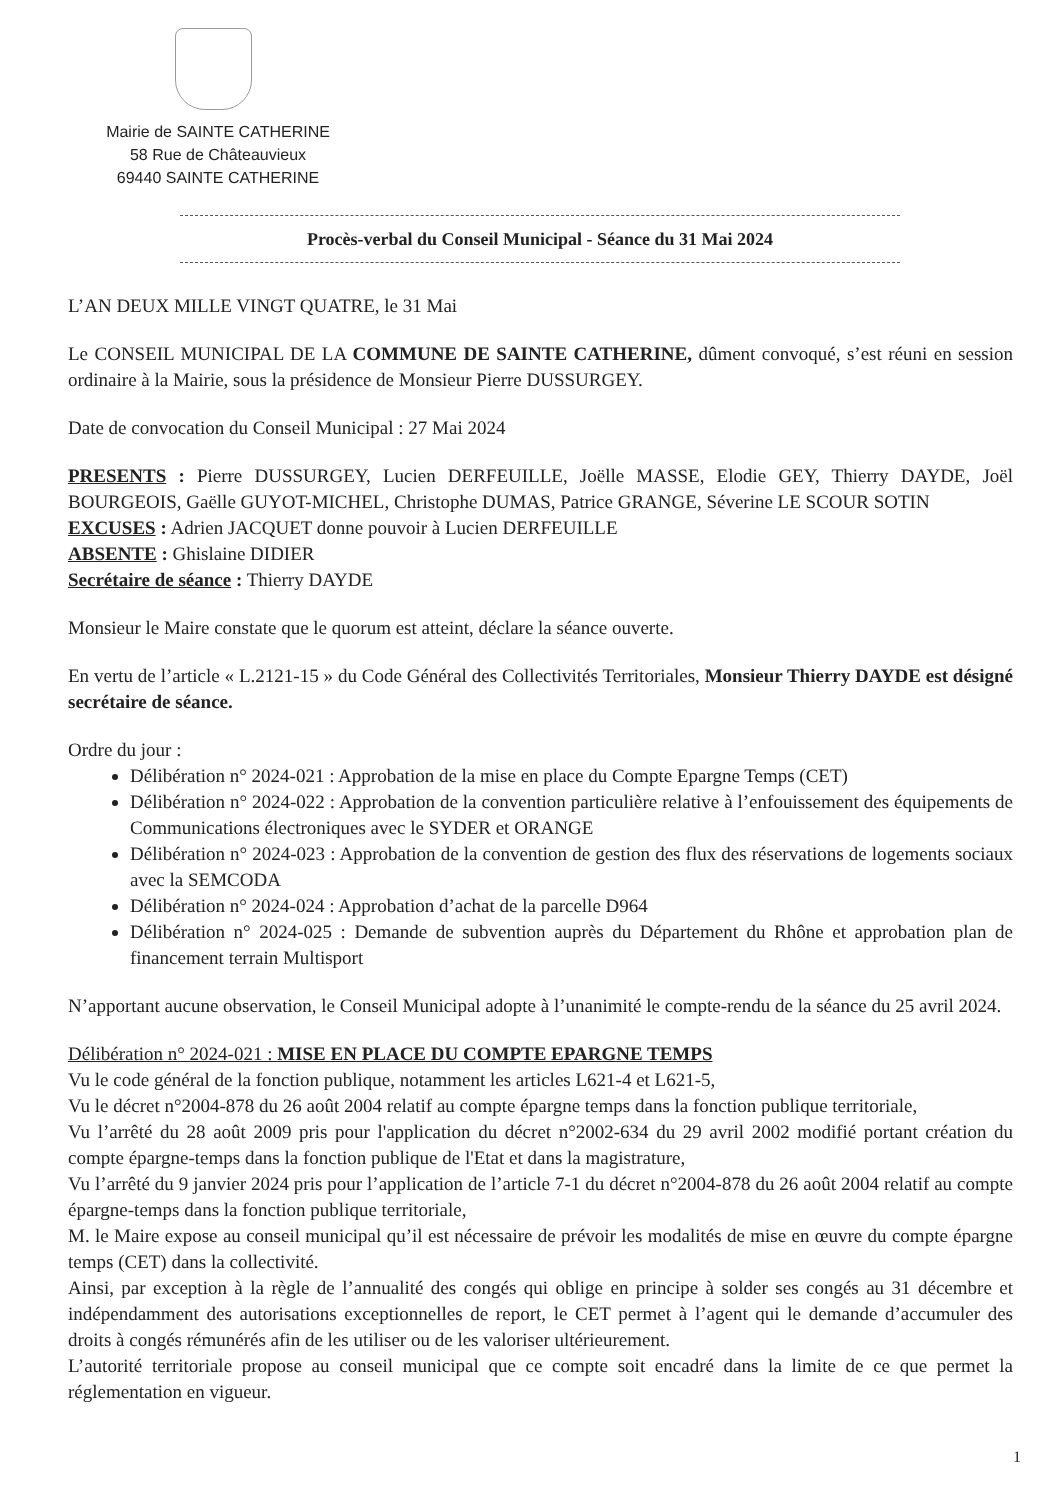Mairie de SAINTE CATHERINE
58 Rue de Châteauvieux
69440 SAINTE CATHERINE
Procès-verbal du Conseil Municipal - Séance du 31 Mai 2024
L’AN DEUX MILLE VINGT QUATRE, le 31 Mai
Le CONSEIL MUNICIPAL DE LA COMMUNE DE SAINTE CATHERINE, dûment convoqué, s’est réuni en session ordinaire à la Mairie, sous la présidence de Monsieur Pierre DUSSURGEY.
Date de convocation du Conseil Municipal : 27 Mai 2024
PRESENTS : Pierre DUSSURGEY, Lucien DERFEUILLE, Joëlle MASSE, Elodie GEY, Thierry DAYDE, Joël BOURGEOIS, Gaëlle GUYOT-MICHEL, Christophe DUMAS, Patrice GRANGE, Séverine LE SCOUR SOTIN
EXCUSES : Adrien JACQUET donne pouvoir à Lucien DERFEUILLE
ABSENTE : Ghislaine DIDIER
Secrétaire de séance : Thierry DAYDE
Monsieur le Maire constate que le quorum est atteint, déclare la séance ouverte.
En vertu de l’article « L.2121-15 » du Code Général des Collectivités Territoriales, Monsieur Thierry DAYDE est désigné secrétaire de séance.
Ordre du jour :
Délibération n° 2024-021 : Approbation de la mise en place du Compte Epargne Temps (CET)
Délibération n° 2024-022 : Approbation de la convention particulière relative à l’enfouissement des équipements de Communications électroniques avec le SYDER et ORANGE
Délibération n° 2024-023 : Approbation de la convention de gestion des flux des réservations de logements sociaux avec la SEMCODA
Délibération n° 2024-024 : Approbation d’achat de la parcelle D964
Délibération n° 2024-025 : Demande de subvention auprès du Département du Rhône et approbation plan de financement terrain Multisport
N’apportant aucune observation, le Conseil Municipal adopte à l’unanimité le compte-rendu de la séance du 25 avril 2024.
Délibération n° 2024-021 : MISE EN PLACE DU COMPTE EPARGNE TEMPS
Vu le code général de la fonction publique, notamment les articles L621-4 et L621-5,
Vu le décret n°2004-878 du 26 août 2004 relatif au compte épargne temps dans la fonction publique territoriale,
Vu l’arrêté du 28 août 2009 pris pour l'application du décret n°2002-634 du 29 avril 2002 modifié portant création du compte épargne-temps dans la fonction publique de l'Etat et dans la magistrature,
Vu l’arrêté du 9 janvier 2024 pris pour l’application de l’article 7-1 du décret n°2004-878 du 26 août 2004 relatif au compte épargne-temps dans la fonction publique territoriale,
M. le Maire expose au conseil municipal qu’il est nécessaire de prévoir les modalités de mise en œuvre du compte épargne temps (CET) dans la collectivité.
Ainsi, par exception à la règle de l’annualité des congés qui oblige en principe à solder ses congés au 31 décembre et indépendamment des autorisations exceptionnelles de report, le CET permet à l’agent qui le demande d’accumuler des droits à congés rémunérés afin de les utiliser ou de les valoriser ultérieurement.
L’autorité territoriale propose au conseil municipal que ce compte soit encadré dans la limite de ce que permet la réglementation en vigueur.
1